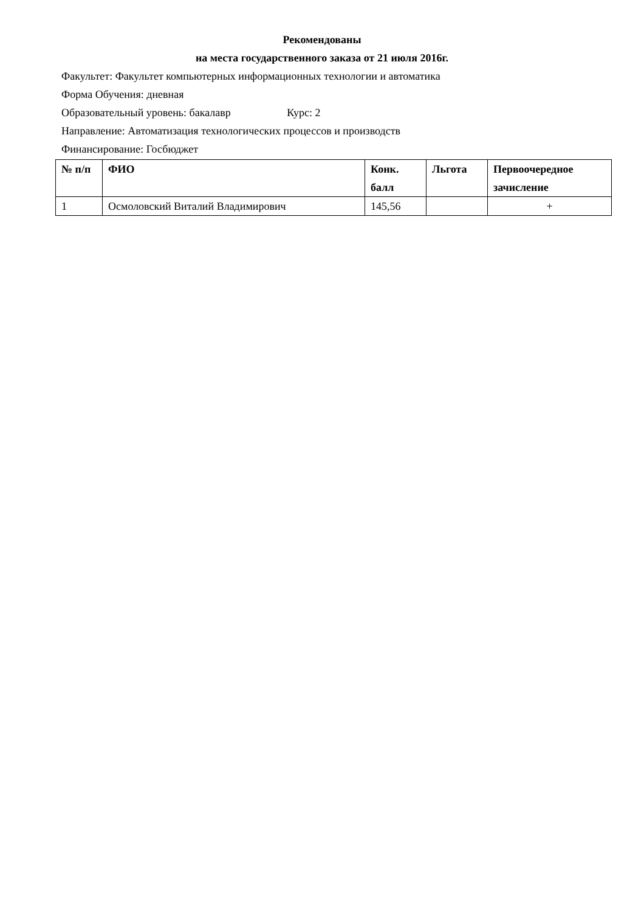Рекомендованы
на места государственного заказа от 21 июля 2016г.
Факультет: Факультет компьютерных информационных технологии и автоматика
Форма Обучения: дневная
Образовательный уровень: бакалавр Курс: 2
Направление: Автоматизация технологических процессов и производств
Финансирование: Госбюджет
| № п/п | ФИО | Конк. балл | Льгота | Первоочередное зачисление |
| --- | --- | --- | --- | --- |
| 1 | Осмоловский Виталий Владимирович | 145,56 | | + |